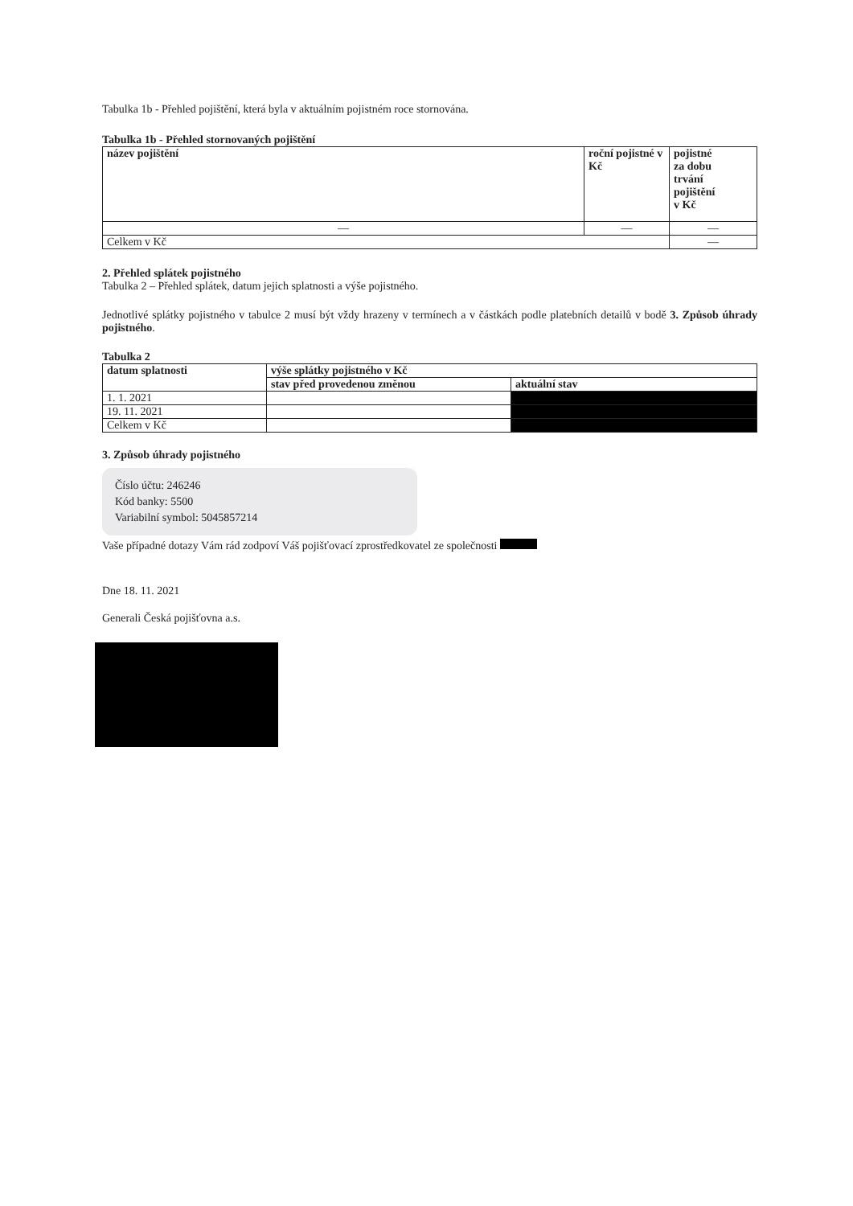Tabulka 1b - Přehled pojištění, která byla v aktuálním pojistném roce stornována.
Tabulka 1b - Přehled stornovaných pojištění
| název pojištění | roční pojistné v Kč | pojistné za dobu trvání pojištění v Kč |
| --- | --- | --- |
| — | — | — |
| Celkem v Kč | | — |
2. Přehled splátek pojistného
Tabulka 2 – Přehled splátek, datum jejich splatnosti a výše pojistného.
Jednotlivé splátky pojistného v tabulce 2 musí být vždy hrazeny v termínech a v částkách podle platebních detailů v bodě 3. Způsob úhrady pojistného.
Tabulka 2
| datum splatnosti | výše splátky pojistného v Kč | |
| --- | --- | --- |
| | stav před provedenou změnou | aktuální stav |
| 1. 1. 2021 | | |
| 19. 11. 2021 | | |
| Celkem v Kč | | |
3. Způsob úhrady pojistného
Číslo účtu: 246246
Kód banky: 5500
Variabilní symbol: 5045857214
Vaše případné dotazy Vám rád zodpoví Váš pojišťovací zprostředkovatel ze společnosti
Dne 18. 11. 2021
Generali Česká pojišťovna a.s.